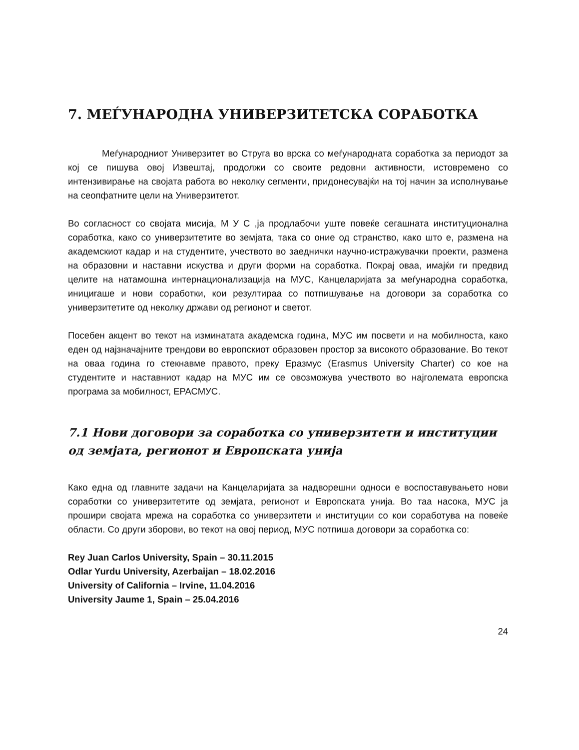7. МЕЃУНАРОДНА УНИВЕРЗИТЕТСКА СОРАБОТКА
Меѓународниот Универзитет во Струга во врска со меѓународната соработка за периодот за кој се пишува овој Извештај, продолжи со своите редовни активности, истовремено со интензивирање на својата работа во неколку сегменти, придонесувајќи на тој начин за исполнување на сеопфатните цели на Универзитетот.
Во согласност со својата мисија, М У С ,ја продлабочи уште повеќе сегашната институционална соработка, како со универзитетите во земјата, така со оние од странство, како што е, размена на академскиот кадар и на студентите, учеството во заеднички научно-истражувачки проекти, размена на образовни и наставни искуства и други форми на соработка. Покрај оваа, имајќи ги предвид целите на натамошна интернационализација на МУС, Канцеларијата за меѓународна соработка, инициraше и нови соработки, кои резултираа со потпишување на договори за соработка со универзитетите од неколку држави од регионот и светот.
Посебен акцент во текот на изминатата академска година, МУС им посвети и на мобилноста, како еден од најзначајните трендови во европскиот образовен простор за високото образование. Во текот на оваа година го стекнавме правото, преку Еразмус (Erasmus University Charter) со кое на студентите и наставниот кадар на МУС им се овозможува учеството во најголемата европска програма за мобилност, ЕРАСМУС.
7.1 Нови договори за соработка со универзитети и институции од земјата, регионот и Европската унија
Како една од главните задачи на Канцеларијата за надворешни односи е воспоставувањето нови соработки со универзитетите од земјата, регионот и Европската унија. Во таа насока, МУС ја прошири својата мрежа на соработка со универзитети и институции со кои соработува на повеќе области. Со други зборови, во текот на овој период, МУС потпиша договори за соработка со:
Rey Juan Carlos University, Spain – 30.11.2015
Odlar Yurdu University, Azerbaijan – 18.02.2016
University of California – Irvine, 11.04.2016
University Jaume 1, Spain – 25.04.2016
24